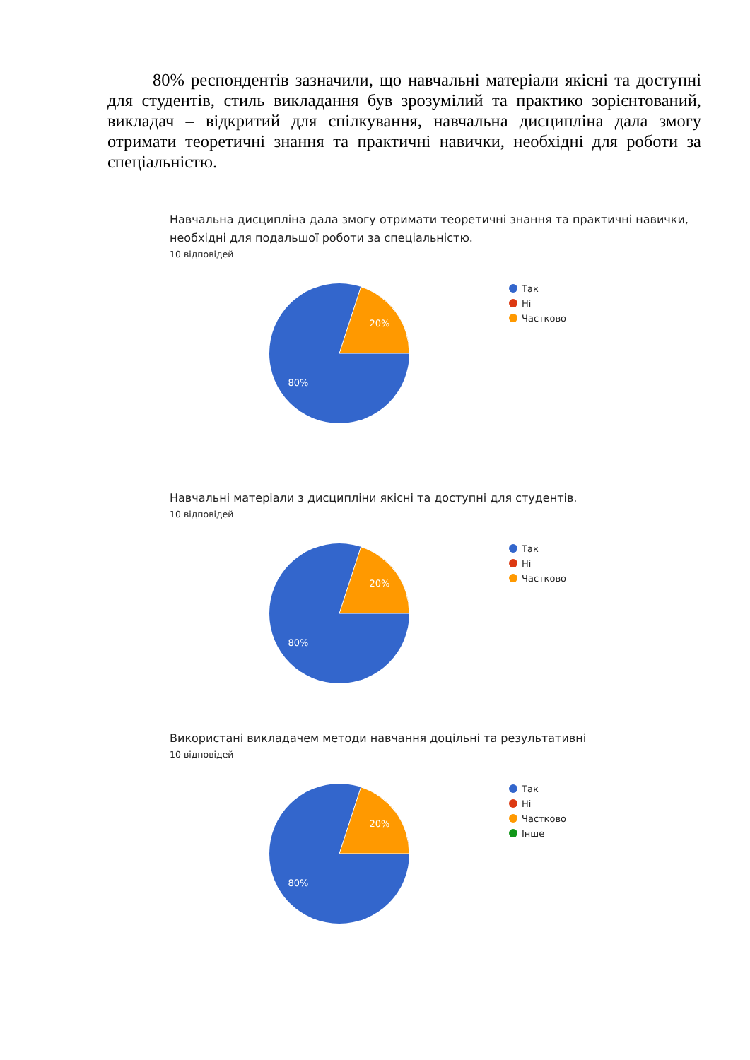80% респондентів зазначили, що навчальні матеріали якісні та доступні для студентів, стиль викладання був зрозумілий та практико зорієнтований, викладач – відкритий для спілкування, навчальна дисципліна дала змогу отримати теоретичні знання та практичні навички, необхідні для роботи за спеціальністю.
Навчальна дисципліна дала змогу отримати теоретичні знання та практичні навички, необхідні для подальшої роботи за спеціальністю.
10 відповідей
20%
80%
Так
Ні
Частково
Навчальні матеріали з дисципліни якісні та доступні для студентів.
10 відповідей
20%
80%
Так
Ні
Частково
Використані викладачем методи навчання доцільні та результативні
10 відповідей
20%
80%
Так
Ні
Частково
Інше